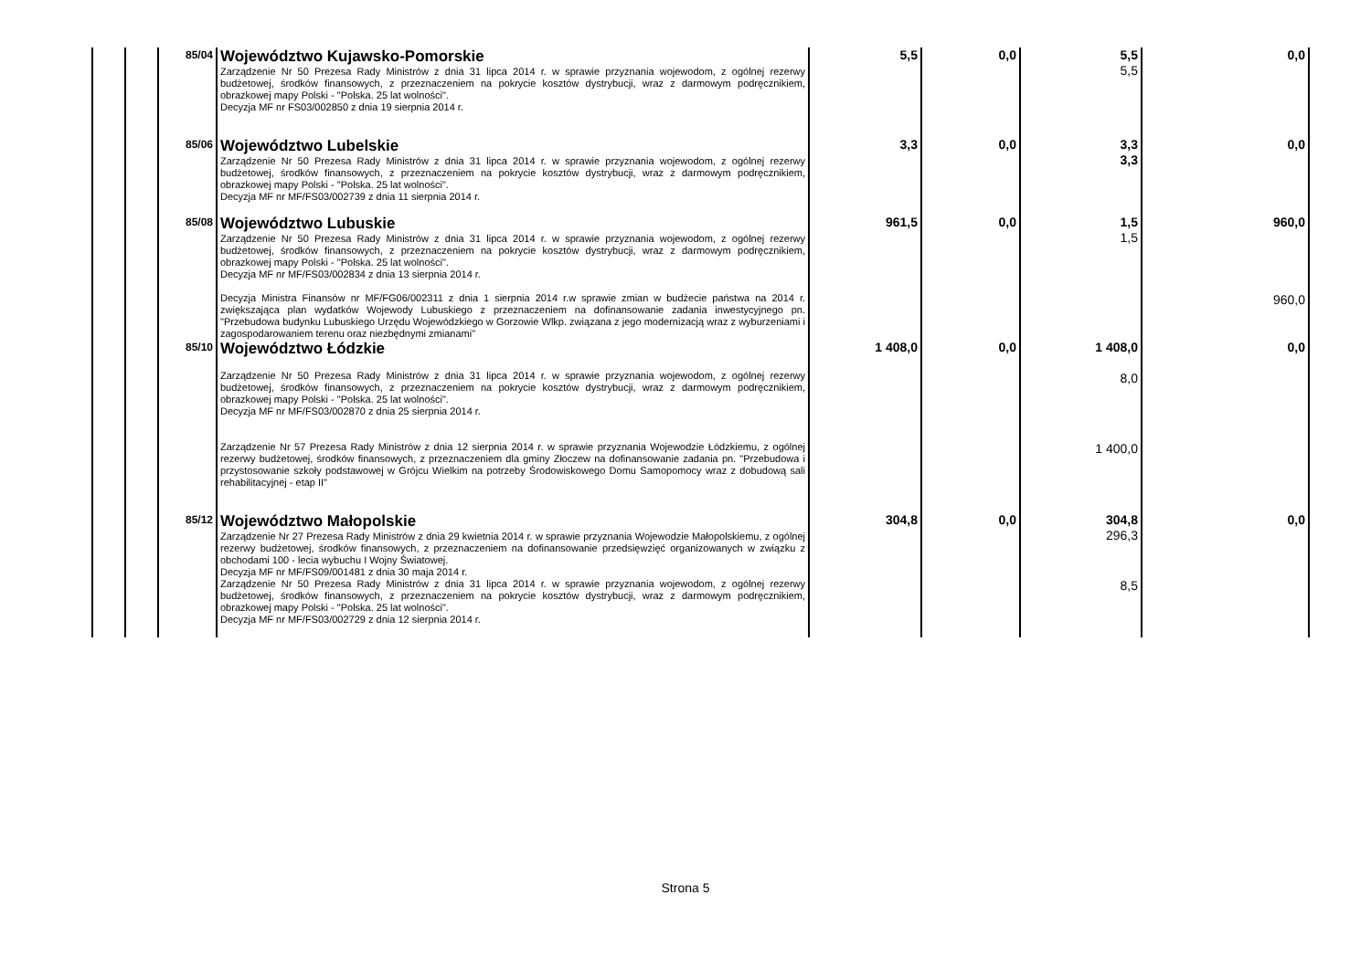| | | 85/04 | Województwo Kujawsko-Pomorskie Zarządzenie Nr 50 Prezesa Rady Ministrów z dnia 31 lipca 2014 r. w sprawie przyznania wojewodom, z ogólnej rezerwy budżetowej, środków finansowych, z przeznaczeniem na pokrycie kosztów dystrybucji, wraz z darmowym podręcznikiem, obrazkowej mapy Polski - "Polska. 25 lat wolności". Decyzja MF nr FS03/002850 z dnia 19 sierpnia 2014 r. | 5,5 | 0,0 | 5,5 5,5 | 0,0 |
| | | 85/06 | Województwo Lubelskie Zarządzenie Nr 50 Prezesa Rady Ministrów z dnia 31 lipca 2014 r. w sprawie przyznania wojewodom, z ogólnej rezerwy budżetowej, środków finansowych, z przeznaczeniem na pokrycie kosztów dystrybucji, wraz z darmowym podręcznikiem, obrazkowej mapy Polski - "Polska. 25 lat wolności". Decyzja MF nr MF/FS03/002739 z dnia 11 sierpnia 2014 r. | 3,3 | 0,0 | 3,3 3,3 | 0,0 |
| | | 85/08 | Województwo Lubuskie Zarządzenie Nr 50 Prezesa Rady Ministrów z dnia 31 lipca 2014 r. w sprawie przyznania wojewodom, z ogólnej rezerwy budżetowej, środków finansowych, z przeznaczeniem na pokrycie kosztów dystrybucji, wraz z darmowym podręcznikiem, obrazkowej mapy Polski - "Polska. 25 lat wolności". Decyzja MF nr MF/FS03/002834 z dnia 13 sierpnia 2014 r. | 961,5 | 0,0 | 1,5 1,5 | 960,0 |
| | | | Decyzja Ministra Finansów nr MF/FG06/002311 z dnia 1 sierpnia 2014 r.w sprawie zmian w budżecie państwa na 2014 r. zwiększająca plan wydatków Wojewody Lubuskiego z przeznaczeniem na dofinansowanie zadania inwestycyjnego pn. "Przebudowa budynku Lubuskiego Urzędu Wojewódzkiego w Gorzowie Wlkp. związana z jego modernizacją wraz z wyburzeniami i zagospodarowaniem terenu oraz niezbędnymi zmianami" | | | | 960,0 |
| | | 85/10 | Województwo Łódzkie Zarządzenie Nr 50 Prezesa Rady Ministrów z dnia 31 lipca 2014 r. w sprawie przyznania wojewodom, z ogólnej rezerwy budżetowej, środków finansowych, z przeznaczeniem na pokrycie kosztów dystrybucji, wraz z darmowym podręcznikiem, obrazkowej mapy Polski - "Polska. 25 lat wolności". Decyzja MF nr MF/FS03/002870 z dnia 25 sierpnia 2014 r. | 1 408,0 | 0,0 | 1 408,0 8,0 | 0,0 |
| | | | Zarządzenie Nr 57 Prezesa Rady Ministrów z dnia 12 sierpnia 2014 r. w sprawie przyznania Wojewodzie Łódzkiemu, z ogólnej rezerwy budżetowej, środków finansowych, z przeznaczeniem dla gminy Złoczew na dofinansowanie zadania pn. "Przebudowa i przystosowanie szkoły podstawowej w Grójcu Wielkim na potrzeby Środowiskowego Domu Samopomocy wraz z dobudową sali rehabilitacyjnej - etap II" | | | 1 400,0 | |
| | | 85/12 | Województwo Małopolskie Zarządzenie Nr 27 Prezesa Rady Ministrów z dnia 29 kwietnia 2014 r. w sprawie przyznania Wojewodzie Małopolskiemu, z ogólnej rezerwy budżetowej, środków finansowych, z przeznaczeniem na dofinansowanie przedsięwzięć organizowanych w związku z obchodami 100 - lecia wybuchu I Wojny Światowej. Decyzja MF nr MF/FS09/001481 z dnia 30 maja 2014 r. | 304,8 | 0,0 | 304,8 296,3 | 0,0 |
| | | | Zarządzenie Nr 50 Prezesa Rady Ministrów z dnia 31 lipca 2014 r. w sprawie przyznania wojewodom, z ogólnej rezerwy budżetowej, środków finansowych, z przeznaczeniem na pokrycie kosztów dystrybucji, wraz z darmowym podręcznikiem, obrazkowej mapy Polski - "Polska. 25 lat wolności". Decyzja MF nr MF/FS03/002729 z dnia 12 sierpnia 2014 r. | | | 8,5 | |
Strona 5